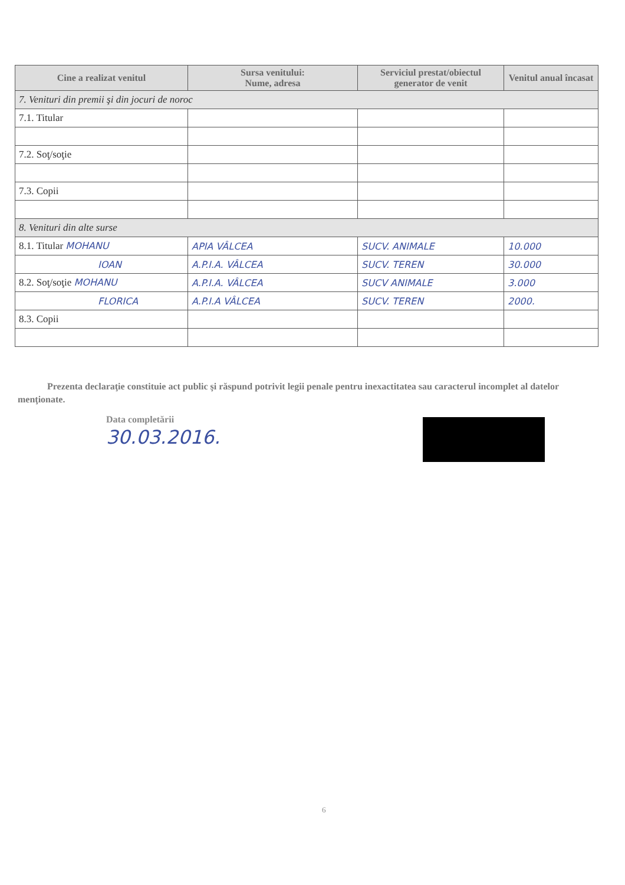| Cine a realizat venitul | Sursa venitului: Nume, adresa | Serviciul prestat/obiectul generator de venit | Venitul anual încasat |
| --- | --- | --- | --- |
| 7. Venituri din premii şi din jocuri de noroc | | | |
| 7.1. Titular | | | |
| 7.2. Soţ/soţie | | | |
| 7.3. Copii | | | |
| 8. Venituri din alte surse | | | |
| 8.1. Titular MOHANU | APIA VÂLCEA | SUCV. ANIMALE | 10.000 |
| IOAN | A.P.I.A. VÂLCEA | SUCV. TEREN | 30.000 |
| 8.2. Soţ/soţie MOHANU | A.P.I.A. VÂLCEA | SUCV ANIMALE | 3.000 |
| FLORICA | A.P.I.A VÂLCEA | SUCV. TEREN | 2000. |
| 8.3. Copii | | | |
Prezenta declaraţie constituie act public şi răspund potrivit legii penale pentru inexactitatea sau caracterul incomplet al datelor menţionate.
Data completării
30.03.2016.
6